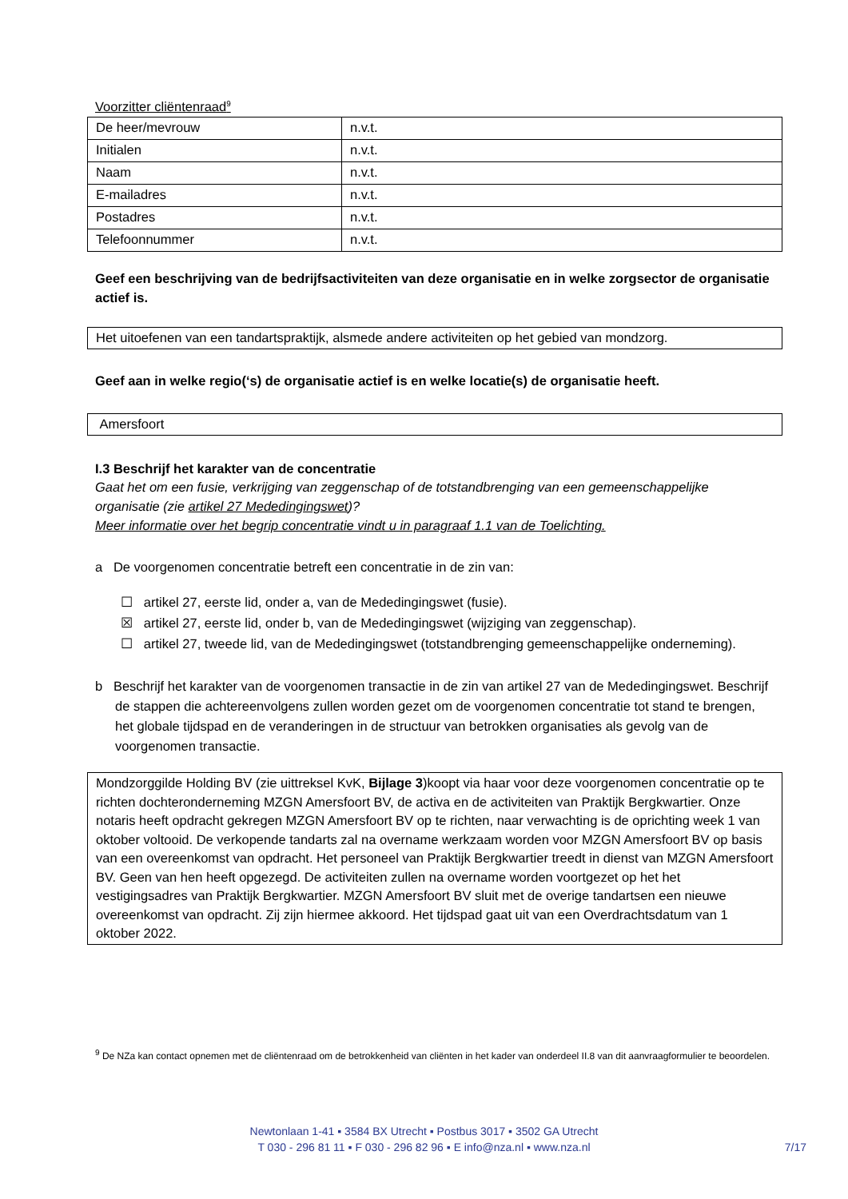Voorzitter cliëntenraad<sup>9</sup>
| De heer/mevrouw | n.v.t. |
| Initialen | n.v.t. |
| Naam | n.v.t. |
| E-mailadres | n.v.t. |
| Postadres | n.v.t. |
| Telefoonnummer | n.v.t. |
Geef een beschrijving van de bedrijfsactiviteiten van deze organisatie en in welke zorgsector de organisatie actief is.
Het uitoefenen van een tandartspraktijk, alsmede andere activiteiten op het gebied van mondzorg.
Geef aan in welke regio(‘s) de organisatie actief is en welke locatie(s) de organisatie heeft.
Amersfoort
I.3 Beschrijf het karakter van de concentratie
Gaat het om een fusie, verkrijging van zeggenschap of de totstandbrenging van een gemeenschappelijke organisatie (zie artikel 27 Mededingingswet)?
Meer informatie over het begrip concentratie vindt u in paragraaf 1.1 van de Toelichting.
a De voorgenomen concentratie betreft een concentratie in de zin van:
☐ artikel 27, eerste lid, onder a, van de Mededingingswet (fusie).
☒ artikel 27, eerste lid, onder b, van de Mededingingswet (wijziging van zeggenschap).
☐ artikel 27, tweede lid, van de Mededingingswet (totstandbrenging gemeenschappelijke onderneming).
b Beschrijf het karakter van de voorgenomen transactie in de zin van artikel 27 van de Mededingingswet. Beschrijf de stappen die achtereenvolgens zullen worden gezet om de voorgenomen concentratie tot stand te brengen, het globale tijdspad en de veranderingen in de structuur van betrokken organisaties als gevolg van de voorgenomen transactie.
Mondzorggilde Holding BV (zie uittreksel KvK, Bijlage 3)koopt via haar voor deze voorgenomen concentratie op te richten dochteronderneming MZGN Amersfoort BV, de activa en de activiteiten van Praktijk Bergkwartier. Onze notaris heeft opdracht gekregen MZGN Amersfoort BV op te richten, naar verwachting is de oprichting week 1 van oktober voltooid. De verkopende tandarts zal na overname werkzaam worden voor MZGN Amersfoort BV op basis van een overeenkomst van opdracht. Het personeel van Praktijk Bergkwartier treedt in dienst van MZGN Amersfoort BV. Geen van hen heeft opgezegd. De activiteiten zullen na overname worden voortgezet op het het vestigingsadres van Praktijk Bergkwartier. MZGN Amersfoort BV sluit met de overige tandartsen een nieuwe overeenkomst van opdracht. Zij zijn hiermee akkoord. Het tijdspad gaat uit van een Overdrachtsdatum van 1 oktober 2022.
<sup>9</sup> De NZa kan contact opnemen met de cliëntenraad om de betrokkenheid van cliënten in het kader van onderdeel II.8 van dit aanvraagformulier te beoordelen.
Newtonlaan 1-41 ▪ 3584 BX Utrecht ▪ Postbus 3017 ▪ 3502 GA Utrecht
T 030 - 296 81 11 ▪ F 030 - 296 82 96 ▪ E info@nza.nl ▪ www.nza.nl
7/17